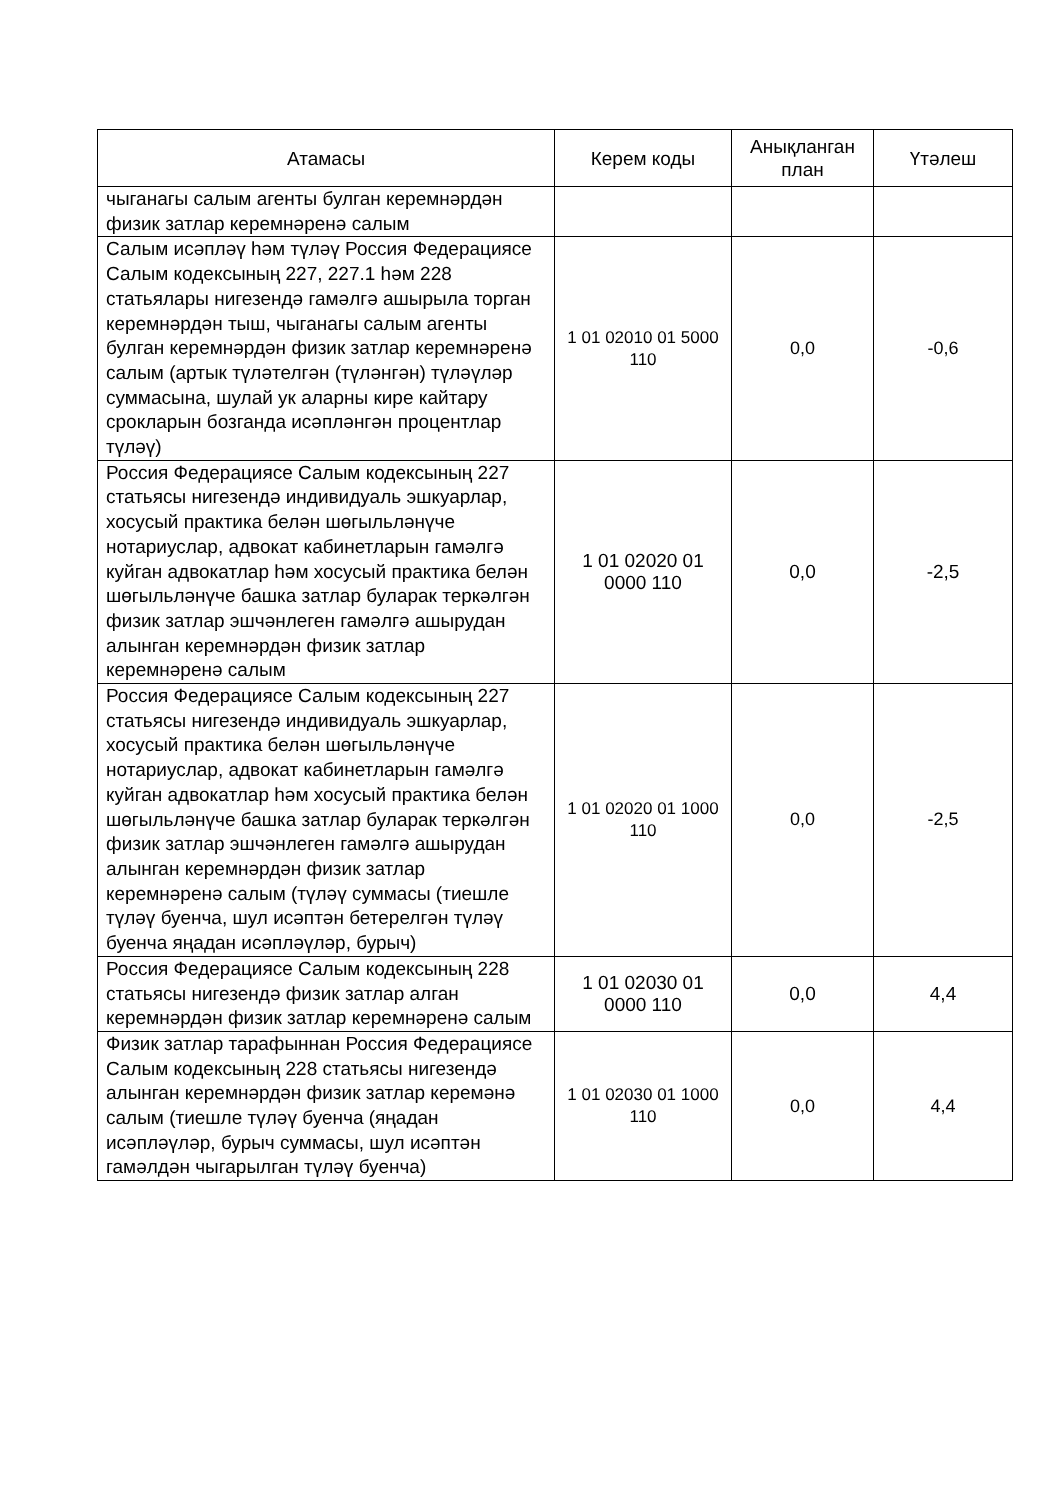| Атамасы | Керем коды | Анықланган план | Үтәлеш |
| --- | --- | --- | --- |
| чыганагы салым агенты булган керемнәрдән физик затлар керемнәренә салым | | | |
| Салым исәпләү һәм түләү Россия Федерациясе Салым кодексының 227, 227.1 һәм 228 статьялары нигезендә гамәлгә ашырыла торган керемнәрдән тыш, чыганагы салым агенты булган керемнәрдән физик затлар керемнәренә салым (артык түләтелгән (түләнгән) түләүләр суммасына, шулай ук аларны кире кайтару срокларын бозганда исәпләнгән процентлар түләү) | 1 01 02010 01 5000 110 | 0,0 | -0,6 |
| Россия Федерациясе Салым кодексының 227 статьясы нигезендә индивидуаль эшкуарлар, хосусый практика белән шөгыльләнүче нотариуслар, адвокат кабинетларын гамәлгә куйган адвокатлар һәм хосусый практика белән шөгыльләнүче башка затлар буларак теркәлгән физик затлар эшчәнлеген гамәлгә ашырудан алынган керемнәрдән физик затлар керемнәренә салым | 1 01 02020 01 0000 110 | 0,0 | -2,5 |
| Россия Федерациясе Салым кодексының 227 статьясы нигезендә индивидуаль эшкуарлар, хосусый практика белән шөгыльләнүче нотариуслар, адвокат кабинетларын гамәлгә куйган адвокатлар һәм хосусый практика белән шөгыльләнүче башка затлар буларак теркәлгән физик затлар эшчәнлеген гамәлгә ашырудан алынган керемнәрдән физик затлар керемнәренә салым (түләү суммасы (тиешле түләү буенча, шул исәптән бетерелгән түләү буенча яңадан исәпләүләр, бурыч) | 1 01 02020 01 1000 110 | 0,0 | -2,5 |
| Россия Федерациясе Салым кодексының 228 статьясы нигезендә физик затлар алган керемнәрдән физик затлар керемнәренә салым | 1 01 02030 01 0000 110 | 0,0 | 4,4 |
| Физик затлар тарафыннан Россия Федерациясе Салым кодексының 228 статьясы нигезендә алынган керемнәрдән физик затлар керемәнә салым (тиешле түләү буенча (яңадан исәпләүләр, бурыч суммасы, шул исәптән гамәлдән чыгарылган түләү буенча) | 1 01 02030 01 1000 110 | 0,0 | 4,4 |